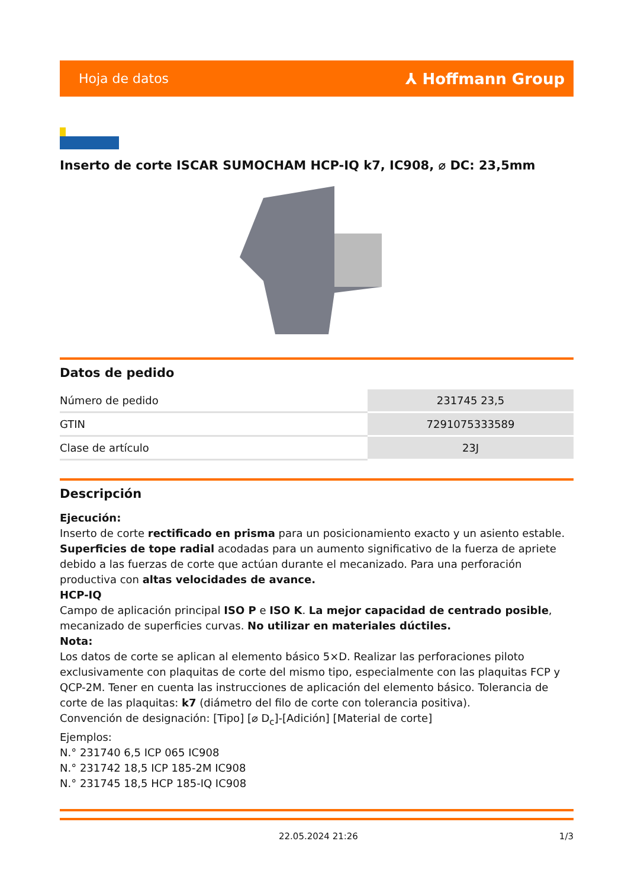Hoja de datos ⅄ Hoffmann Group
Inserto de corte ISCAR SUMOCHAM HCP-IQ k7, IC908, ⌀ DC: 23,5mm
Datos de pedido
| Número de pedido | 231745 23,5 |
| GTIN | 7291075333589 |
| Clase de artículo | 23J |
Descripción
Ejecución:
Inserto de corte rectificado en prisma para un posicionamiento exacto y un asiento estable. Superficies de tope radial acodadas para un aumento significativo de la fuerza de apriete debido a las fuerzas de corte que actúan durante el mecanizado. Para una perforación productiva con altas velocidades de avance.
HCP-IQ
Campo de aplicación principal ISO P e ISO K. La mejor capacidad de centrado posible, mecanizado de superficies curvas. No utilizar en materiales dúctiles.
Nota:
Los datos de corte se aplican al elemento básico 5×D. Realizar las perforaciones piloto exclusivamente con plaquitas de corte del mismo tipo, especialmente con las plaquitas FCP y QCP-2M. Tener en cuenta las instrucciones de aplicación del elemento básico. Tolerancia de corte de las plaquitas: k7 (diámetro del filo de corte con tolerancia positiva).
Convención de designación: [Tipo] [⌀ D<sub>c</sub>]-[Adición] [Material de corte]
Ejemplos:
N.° 231740 6,5 ICP 065 IC908
N.° 231742 18,5 ICP 185-2M IC908
N.° 231745 18,5 HCP 185-IQ IC908
22.05.2024 21:26 1/3